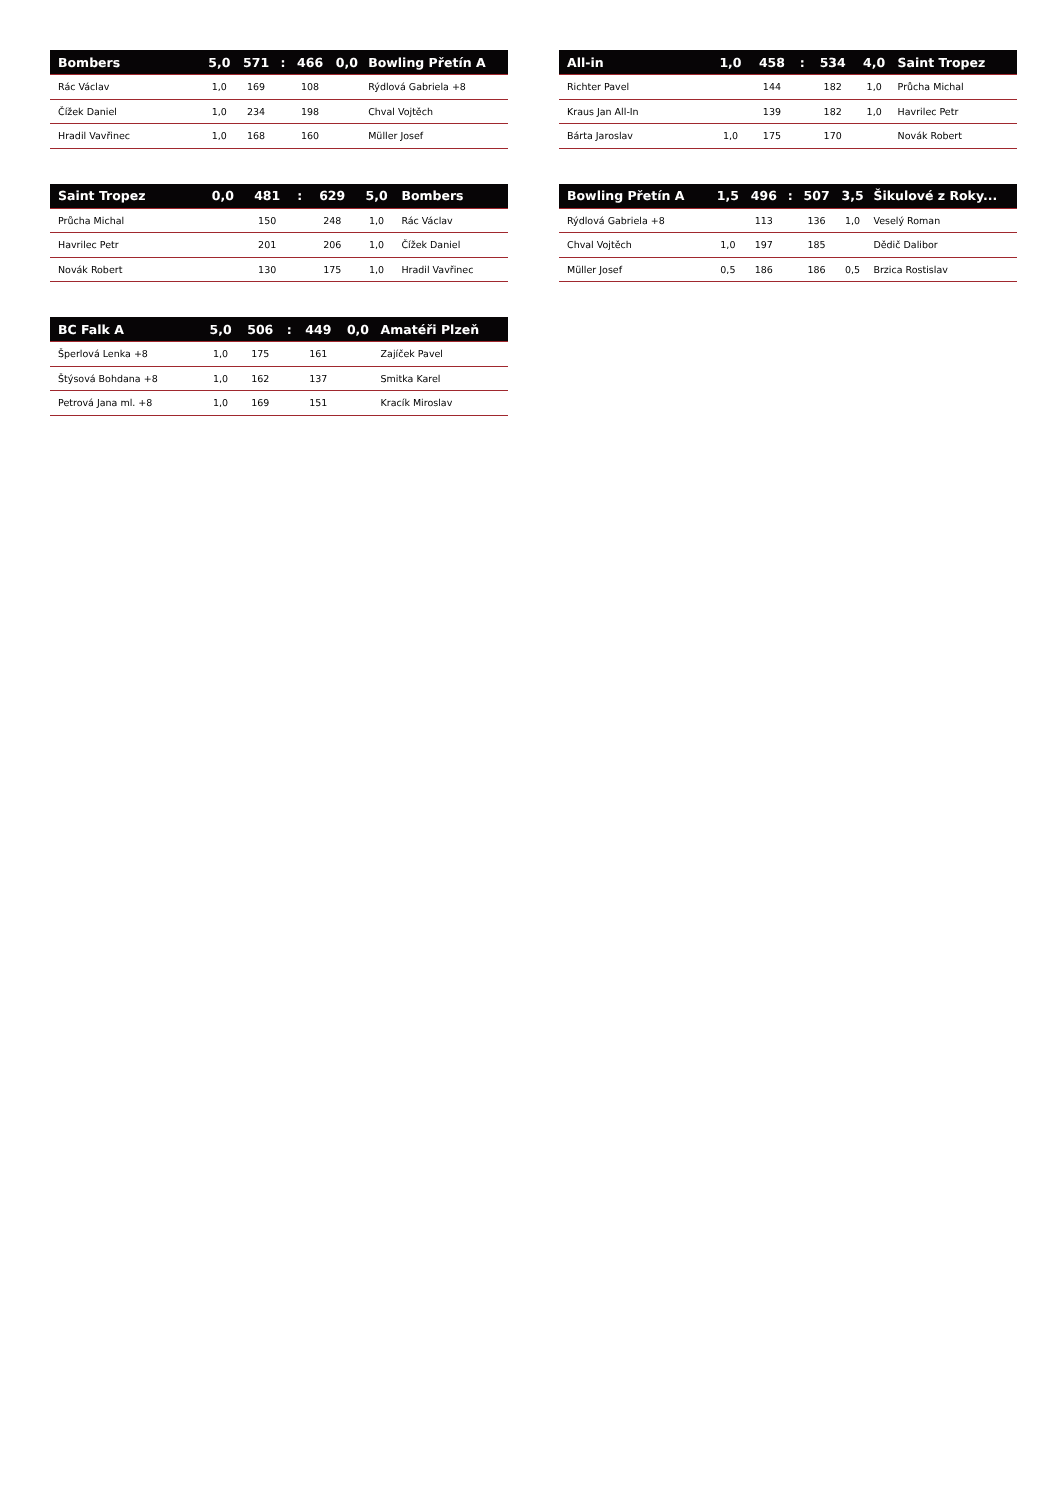| Bombers | 5,0 | 571 | : | 466 | 0,0 | Bowling Přetín A |
| --- | --- | --- | --- | --- | --- | --- |
| Rác Václav | 1,0 | 169 | | 108 | | Rýdlová Gabriela +8 |
| Čížek Daniel | 1,0 | 234 | | 198 | | Chval Vojtěch |
| Hradil Vavřinec | 1,0 | 168 | | 160 | | Müller Josef |
| All-in | 1,0 | 458 | : | 534 | 4,0 | Saint Tropez |
| --- | --- | --- | --- | --- | --- | --- |
| Richter Pavel | | 144 | | 182 | 1,0 | Průcha Michal |
| Kraus Jan All-In | | 139 | | 182 | 1,0 | Havrilec Petr |
| Bárta Jaroslav | 1,0 | 175 | | 170 | | Novák Robert |
| Saint Tropez | 0,0 | 481 | : | 629 | 5,0 | Bombers |
| --- | --- | --- | --- | --- | --- | --- |
| Průcha Michal | | 150 | | 248 | 1,0 | Rác Václav |
| Havrilec Petr | | 201 | | 206 | 1,0 | Čížek Daniel |
| Novák Robert | | 130 | | 175 | 1,0 | Hradil Vavřinec |
| Bowling Přetín A | 1,5 | 496 | : | 507 | 3,5 | Šikulové z Roky... |
| --- | --- | --- | --- | --- | --- | --- |
| Rýdlová Gabriela +8 | | 113 | | 136 | 1,0 | Veselý Roman |
| Chval Vojtěch | 1,0 | 197 | | 185 | | Dědič Dalibor |
| Müller Josef | 0,5 | 186 | | 186 | 0,5 | Brzica Rostislav |
| BC Falk A | 5,0 | 506 | : | 449 | 0,0 | Amatéři Plzeň |
| --- | --- | --- | --- | --- | --- | --- |
| Šperlová Lenka +8 | 1,0 | 175 | | 161 | | Zajíček Pavel |
| Štýsová Bohdana +8 | 1,0 | 162 | | 137 | | Smitka Karel |
| Petrová Jana ml. +8 | 1,0 | 169 | | 151 | | Kracík Miroslav |